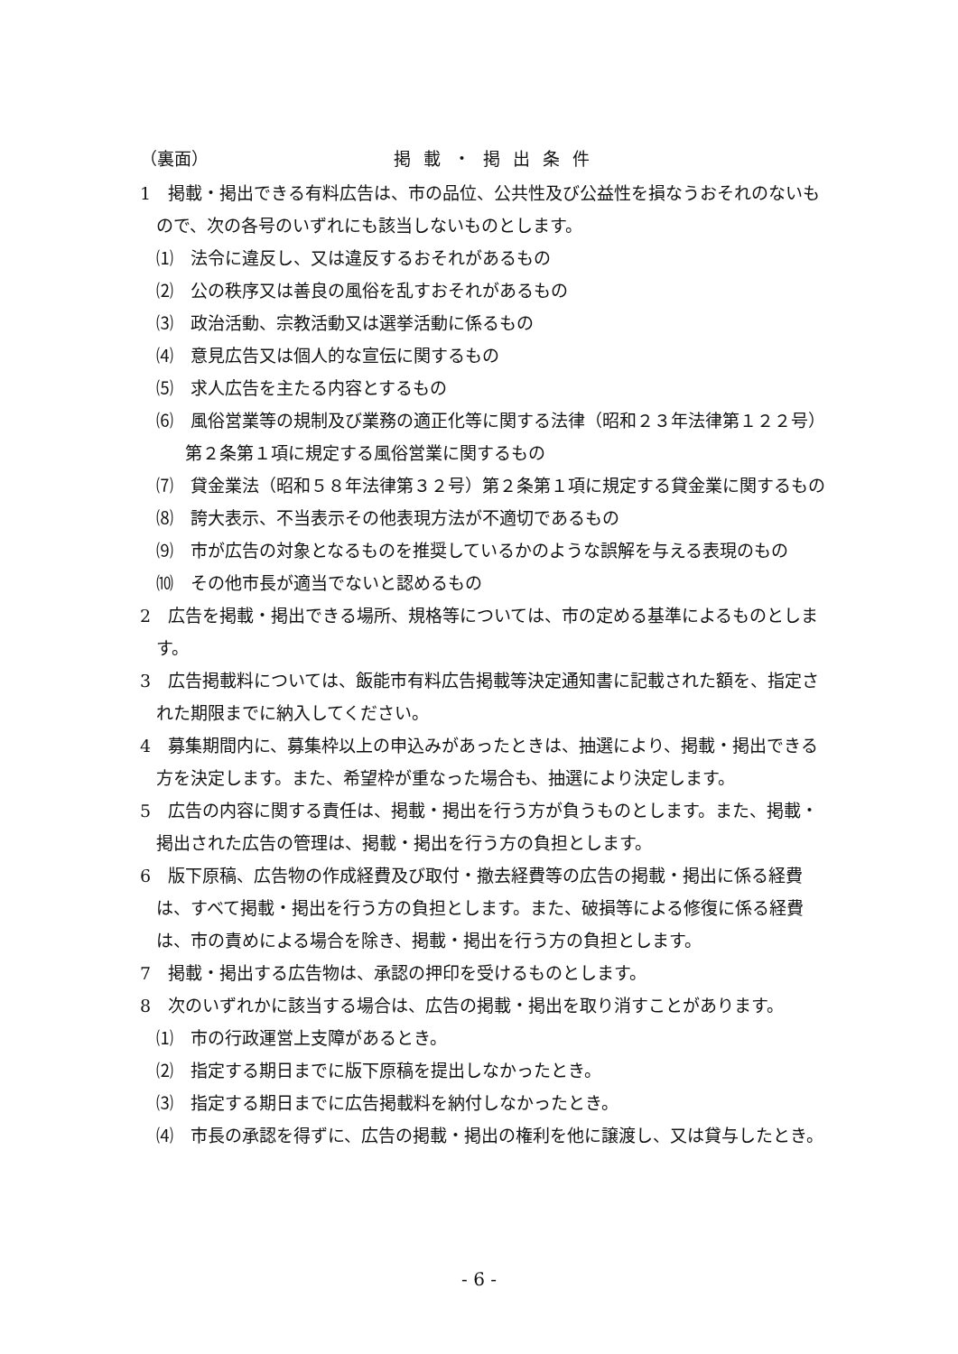（裏面） 掲載・掲出条件
1　掲載・掲出できる有料広告は、市の品位、公共性及び公益性を損なうおそれのないもので、次の各号のいずれにも該当しないものとします。
⑴　法令に違反し、又は違反するおそれがあるもの
⑵　公の秩序又は善良の風俗を乱すおそれがあるもの
⑶　政治活動、宗教活動又は選挙活動に係るもの
⑷　意見広告又は個人的な宣伝に関するもの
⑸　求人広告を主たる内容とするもの
⑹　風俗営業等の規制及び業務の適正化等に関する法律（昭和２３年法律第１２２号）第２条第１項に規定する風俗営業に関するもの
⑺　貸金業法（昭和５８年法律第３２号）第２条第１項に規定する貸金業に関するもの
⑻　誇大表示、不当表示その他表現方法が不適切であるもの
⑼　市が広告の対象となるものを推奨しているかのような誤解を与える表現のもの
⑽　その他市長が適当でないと認めるもの
2　広告を掲載・掲出できる場所、規格等については、市の定める基準によるものとします。
3　広告掲載料については、飯能市有料広告掲載等決定通知書に記載された額を、指定された期限までに納入してください。
4　募集期間内に、募集枠以上の申込みがあったときは、抽選により、掲載・掲出できる方を決定します。また、希望枠が重なった場合も、抽選により決定します。
5　広告の内容に関する責任は、掲載・掲出を行う方が負うものとします。また、掲載・掲出された広告の管理は、掲載・掲出を行う方の負担とします。
6　版下原稿、広告物の作成経費及び取付・撤去経費等の広告の掲載・掲出に係る経費は、すべて掲載・掲出を行う方の負担とします。また、破損等による修復に係る経費は、市の責めによる場合を除き、掲載・掲出を行う方の負担とします。
7　掲載・掲出する広告物は、承認の押印を受けるものとします。
8　次のいずれかに該当する場合は、広告の掲載・掲出を取り消すことがあります。
⑴　市の行政運営上支障があるとき。
⑵　指定する期日までに版下原稿を提出しなかったとき。
⑶　指定する期日までに広告掲載料を納付しなかったとき。
⑷　市長の承認を得ずに、広告の掲載・掲出の権利を他に譲渡し、又は貸与したとき。
- 6 -